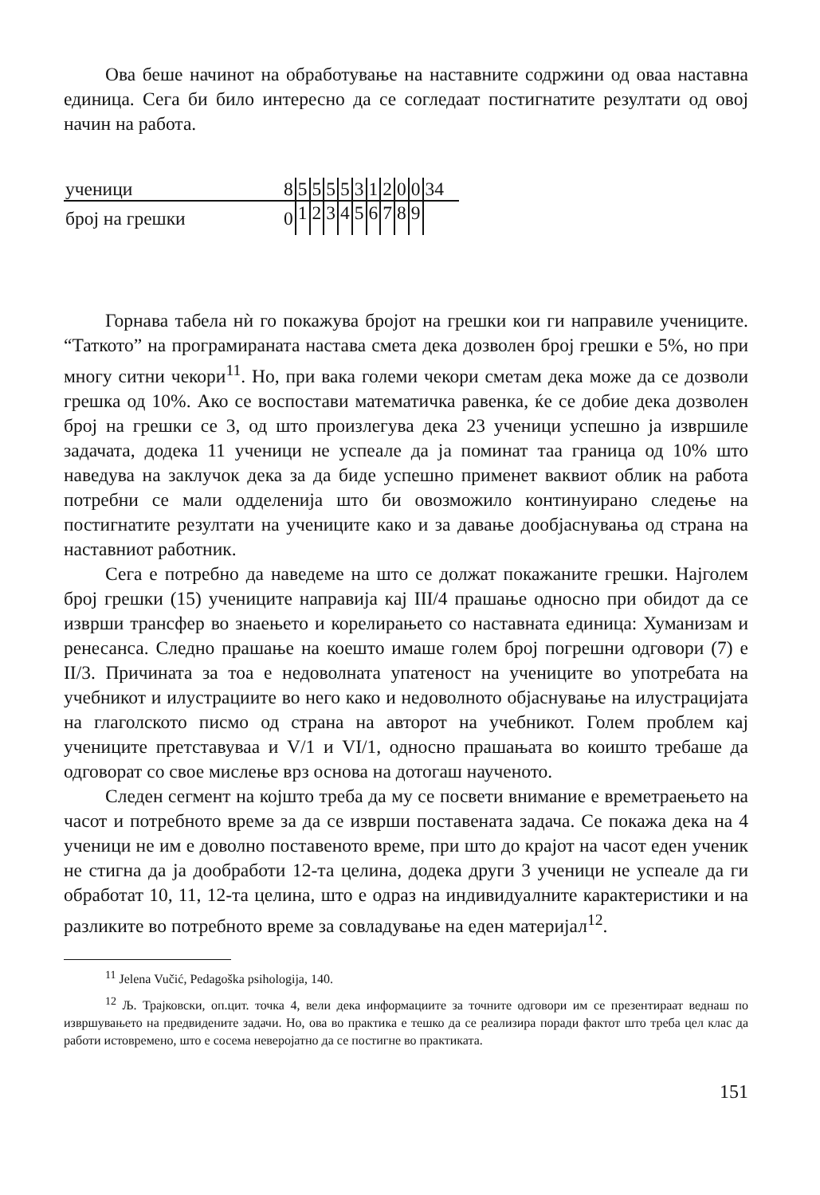Ова беше начинот на обработување на наставните содржини од оваа наставна единица. Сега би било интересно да се согледаат постигнатите резултати од овој начин на работа.
| ученици | 8 | 5 | 5 | 5 | 5 | 3 | 1 | 2 | 0 | 0 | 34 |
| број на грешки | 0 | 1 | 2 | 3 | 4 | 5 | 6 | 7 | 8 | 9 | |
Горнава табела нѝ го покажува бројот на грешки кои ги направиле учениците. “Таткото” на програмираната настава смета дека дозволен број грешки е 5%, но при многу ситни чекори<sup>11</sup>. Но, при вака големи чекори сметам дека може да се дозволи грешка од 10%. Ако се воспостави математичка равенка, ќе се добие дека дозволен број на грешки се 3, од што произлегува дека 23 ученици успешно ја извршиле задачата, додека 11 ученици не успеале да ја поминат таа граница од 10% што наведува на заклучок дека за да биде успешно применет ваквиот облик на работа потребни се мали одделенија што би овозможило континуирано следење на постигнатите резултати на учениците како и за давање дообјаснувања од страна на наставниот работник.
Сега е потребно да наведеме на што се должат покажаните грешки. Најголем број грешки (15) учениците направија кај III/4 прашање односно при обидот да се изврши трансфер во знаењето и корелирањето со наставната единица: Хуманизам и ренесанса. Следно прашање на коешто имаше голем број погрешни одговори (7) е II/3. Причината за тоа е недоволната упатеност на учениците во употребата на учебникот и илустрациите во него како и недоволното објаснување на илустрацијата на глаголското писмо од страна на авторот на учебникот. Голем проблем кај учениците претставуваа и V/1 и VI/1, односно прашањата во коишто требаше да одговорат со свое мислење врз основа на дотогаш наученото.
Следен сегмент на којшто треба да му се посвети внимание е времетраењето на часот и потребното време за да се изврши поставената задача. Се покажа дека на 4 ученици не им е доволно поставеното време, при што до крајот на часот еден ученик не стигна да ја дообработи 12-та целина, додека други 3 ученици не успеале да ги обработат 10, 11, 12-та целина, што е одраз на индивидуалните карактеристики и на разликите во потребното време за совладување на еден материјал<sup>12</sup>.
<sup>11</sup> Jelena Vučić, Pedagoška psihologija, 140.
<sup>12</sup> Љ. Трајковски, оп.цит. точка 4, вели дека информациите за точните одговори им се презентираат веднаш по извршувањето на предвидените задачи. Но, ова во практика е тешко да се реализира поради фактот што треба цел клас да работи истовремено, што е сосема неверојатно да се постигне во практиката.
151